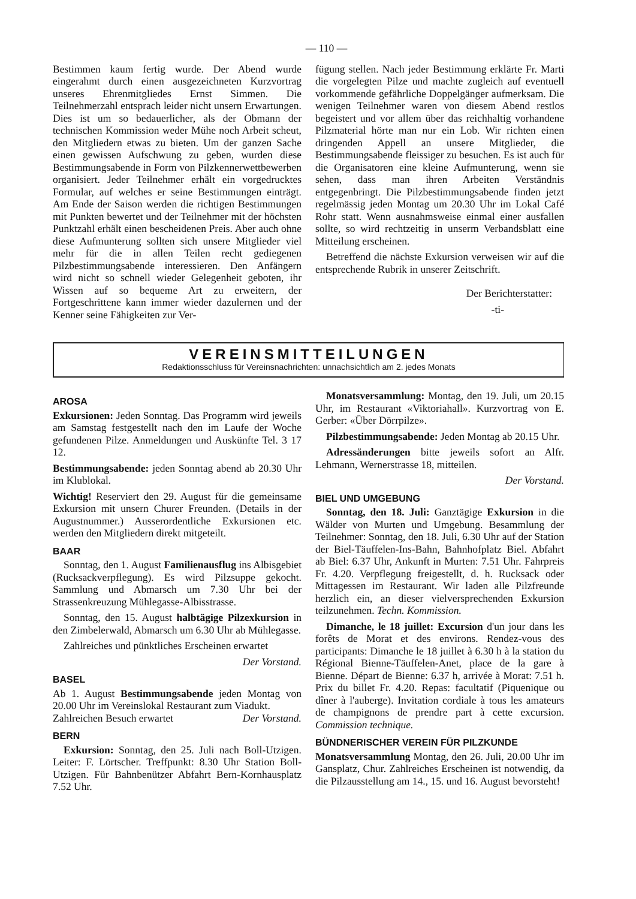— 110 —
Bestimmen kaum fertig wurde. Der Abend wurde eingerahmt durch einen ausgezeichneten Kurzvortrag unseres Ehrenmitgliedes Ernst Simmen. Die Teilnehmerzahl entsprach leider nicht unsern Erwartungen. Dies ist um so bedauerlicher, als der Obmann der technischen Kommission weder Mühe noch Arbeit scheut, den Mitgliedern etwas zu bieten. Um der ganzen Sache einen gewissen Aufschwung zu geben, wurden diese Bestimmungsabende in Form von Pilzkennerwettbewerben organisiert. Jeder Teilnehmer erhält ein vorgedrucktes Formular, auf welches er seine Bestimmungen einträgt. Am Ende der Saison werden die richtigen Bestimmungen mit Punkten bewertet und der Teilnehmer mit der höchsten Punktzahl erhält einen bescheidenen Preis. Aber auch ohne diese Aufmunterung sollten sich unsere Mitglieder viel mehr für die in allen Teilen recht gediegenen Pilzbestimmungsabende interessieren. Den Anfängern wird nicht so schnell wieder Gelegenheit geboten, ihr Wissen auf so bequeme Art zu erweitern, der Fortgeschrittene kann immer wieder dazulernen und der Kenner seine Fähigkeiten zur Ver-
fügung stellen. Nach jeder Bestimmung erklärte Fr. Marti die vorgelegten Pilze und machte zugleich auf eventuell vorkommende gefährliche Doppelgänger aufmerksam. Die wenigen Teilnehmer waren von diesem Abend restlos begeistert und vor allem über das reichhaltig vorhandene Pilzmaterial hörte man nur ein Lob. Wir richten einen dringenden Appell an unsere Mitglieder, die Bestimmungsabende fleissiger zu besuchen. Es ist auch für die Organisatoren eine kleine Aufmunterung, wenn sie sehen, dass man ihren Arbeiten Verständnis entgegenbringt. Die Pilzbestimmungsabende finden jetzt regelmässig jeden Montag um 20.30 Uhr im Lokal Café Rohr statt. Wenn ausnahmsweise einmal einer ausfallen sollte, so wird rechtzeitig in unserm Verbandsblatt eine Mitteilung erscheinen.
Betreffend die nächste Exkursion verweisen wir auf die entsprechende Rubrik in unserer Zeitschrift.
Der Berichterstatter:
-ti-
VEREINSMITTEILUNGEN
Redaktionsschluss für Vereinsnachrichten: unnachsichtlich am 2. jedes Monats
AROSA
Exkursionen: Jeden Sonntag. Das Programm wird jeweils am Samstag festgestellt nach den im Laufe der Woche gefundenen Pilze. Anmeldungen und Auskünfte Tel. 3 17 12.
Bestimmungsabende: jeden Sonntag abend ab 20.30 Uhr im Klublokal.
Wichtig! Reserviert den 29. August für die gemeinsame Exkursion mit unsern Churer Freunden. (Details in der Augustnummer.) Ausserordentliche Exkursionen etc. werden den Mitgliedern direkt mitgeteilt.
BAAR
Sonntag, den 1. August Familienausflug ins Albisgebiet (Rucksackverpflegung). Es wird Pilzsuppe gekocht. Sammlung und Abmarsch um 7.30 Uhr bei der Strassenkreuzung Mühlegasse-Albisstrasse.
Sonntag, den 15. August halbtägige Pilzexkursion in den Zimbelerwald, Abmarsch um 6.30 Uhr ab Mühlegasse.
Zahlreiches und pünktliches Erscheinen erwartet
Der Vorstand.
BASEL
Ab 1. August Bestimmungsabende jeden Montag von 20.00 Uhr im Vereinslokal Restaurant zum Viadukt.
Zahlreichen Besuch erwartet Der Vorstand.
BERN
Exkursion: Sonntag, den 25. Juli nach Boll-Utzigen. Leiter: F. Lörtscher. Treffpunkt: 8.30 Uhr Station Boll-Utzigen. Für Bahnbenützer Abfahrt Bern-Kornhausplatz 7.52 Uhr.
Monatsversammlung: Montag, den 19. Juli, um 20.15 Uhr, im Restaurant «Viktoriahall». Kurzvortrag von E. Gerber: «Über Dörrpilze».
Pilzbestimmungsabende: Jeden Montag ab 20.15 Uhr.
Adressänderungen bitte jeweils sofort an Alfr. Lehmann, Wernerstrasse 18, mitteilen.
Der Vorstand.
BIEL UND UMGEBUNG
Sonntag, den 18. Juli: Ganztägige Exkursion in die Wälder von Murten und Umgebung. Besammlung der Teilnehmer: Sonntag, den 18. Juli, 6.30 Uhr auf der Station der Biel-Täuffelen-Ins-Bahn, Bahnhofplatz Biel. Abfahrt ab Biel: 6.37 Uhr, Ankunft in Murten: 7.51 Uhr. Fahrpreis Fr. 4.20. Verpflegung freigestellt, d. h. Rucksack oder Mittagessen im Restaurant. Wir laden alle Pilzfreunde herzlich ein, an dieser vielversprechenden Exkursion teilzunehmen. Techn. Kommission.
Dimanche, le 18 juillet: Excursion d'un jour dans les forêts de Morat et des environs. Rendez-vous des participants: Dimanche le 18 juillet à 6.30 h à la station du Régional Bienne-Täuffelen-Anet, place de la gare à Bienne. Départ de Bienne: 6.37 h, arrivée à Morat: 7.51 h. Prix du billet Fr. 4.20. Repas: facultatif (Piquenique ou dîner à l'auberge). Invitation cordiale à tous les amateurs de champignons de prendre part à cette excursion. Commission technique.
BÜNDNERISCHER VEREIN FÜR PILZKUNDE
Monatsversammlung Montag, den 26. Juli, 20.00 Uhr im Gansplatz, Chur. Zahlreiches Erscheinen ist notwendig, da die Pilzausstellung am 14., 15. und 16. August bevorsteht!